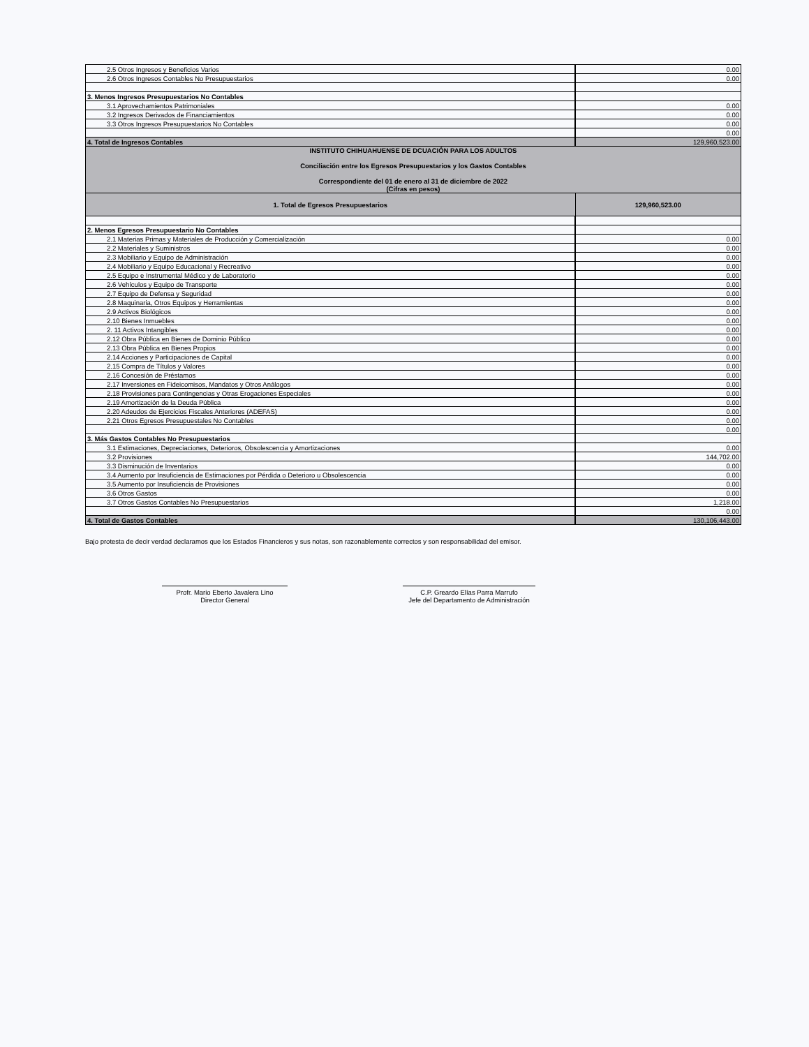| 2.5 Otros Ingresos y Beneficios Varios | 0.00 |
| 2.6 Otros Ingresos Contables No Presupuestarios | 0.00 |
| 3. Menos Ingresos Presupuestarios No Contables | |
| 3.1 Aprovechamientos Patrimoniales | 0.00 |
| 3.2 Ingresos Derivados de Financiamientos | 0.00 |
| 3.3 Otros Ingresos Presupuestarios No Contables | 0.00 |
| | 0.00 |
| 4. Total de Ingresos Contables | 129,960,523.00 |
| INSTITUTO CHIHUAHUENSE DE DCUACIÓN PARA LOS ADULTOS Conciliación entre los Egresos Presupuestarios y los Gastos Contables Correspondiente del 01 de enero al 31 de diciembre de 2022 (Cifras en pesos) | |
| 1. Total de Egresos Presupuestarios | 129,960,523.00 |
| 2. Menos Egresos Presupuestario No Contables | |
| 2.1 Materias Primas y Materiales de Producción y Comercialización | 0.00 |
| 2.2 Materiales y Suministros | 0.00 |
| 2.3 Mobiliario y Equipo de Administración | 0.00 |
| 2.4 Mobiliario y Equipo Educacional y Recreativo | 0.00 |
| 2.5 Equipo e Instrumental Médico y de Laboratorio | 0.00 |
| 2.6 Vehículos y Equipo de Transporte | 0.00 |
| 2.7 Equipo de Defensa y Seguridad | 0.00 |
| 2.8 Maquinaria, Otros Equipos y Herramientas | 0.00 |
| 2.9 Activos Biológicos | 0.00 |
| 2.10 Bienes Inmuebles | 0.00 |
| 2. 11 Activos Intangibles | 0.00 |
| 2.12 Obra Pública en Bienes de Dominio Público | 0.00 |
| 2.13 Obra Pública en Bienes Propios | 0.00 |
| 2.14 Acciones y Participaciones de Capital | 0.00 |
| 2.15 Compra de Títulos y Valores | 0.00 |
| 2.16 Concesión de Préstamos | 0.00 |
| 2.17 Inversiones en Fideicomisos, Mandatos y Otros Análogos | 0.00 |
| 2.18 Provisiones para Contingencias y Otras Erogaciones Especiales | 0.00 |
| 2.19 Amortización de la Deuda Pública | 0.00 |
| 2.20 Adeudos de Ejercicios Fiscales Anteriores (ADEFAS) | 0.00 |
| 2.21 Otros Egresos Presupuestales No Contables | 0.00 |
| | 0.00 |
| 3. Más Gastos Contables No Presupuestarios | |
| 3.1 Estimaciones, Depreciaciones, Deterioros, Obsolescencia y Amortizaciones | 0.00 |
| 3.2 Provisiones | 144,702.00 |
| 3.3 Disminución de Inventarios | 0.00 |
| 3.4 Aumento por Insuficiencia de Estimaciones por Pérdida o Deterioro u Obsolescencia | 0.00 |
| 3.5 Aumento por Insuficiencia de Provisiones | 0.00 |
| 3.6 Otros Gastos | 0.00 |
| 3.7 Otros Gastos Contables No Presupuestarios | 1,218.00 |
| | 0.00 |
| 4. Total de Gastos Contables | 130,106,443.00 |
Bajo protesta de decir verdad declaramos que los Estados Financieros y sus notas, son razonablemente correctos y son responsabilidad del emisor.
Profr. Mario Eberto Javalera Lino
Director General
C.P. Greardo Elías Parra Marrufo
Jefe del Departamento de Administración